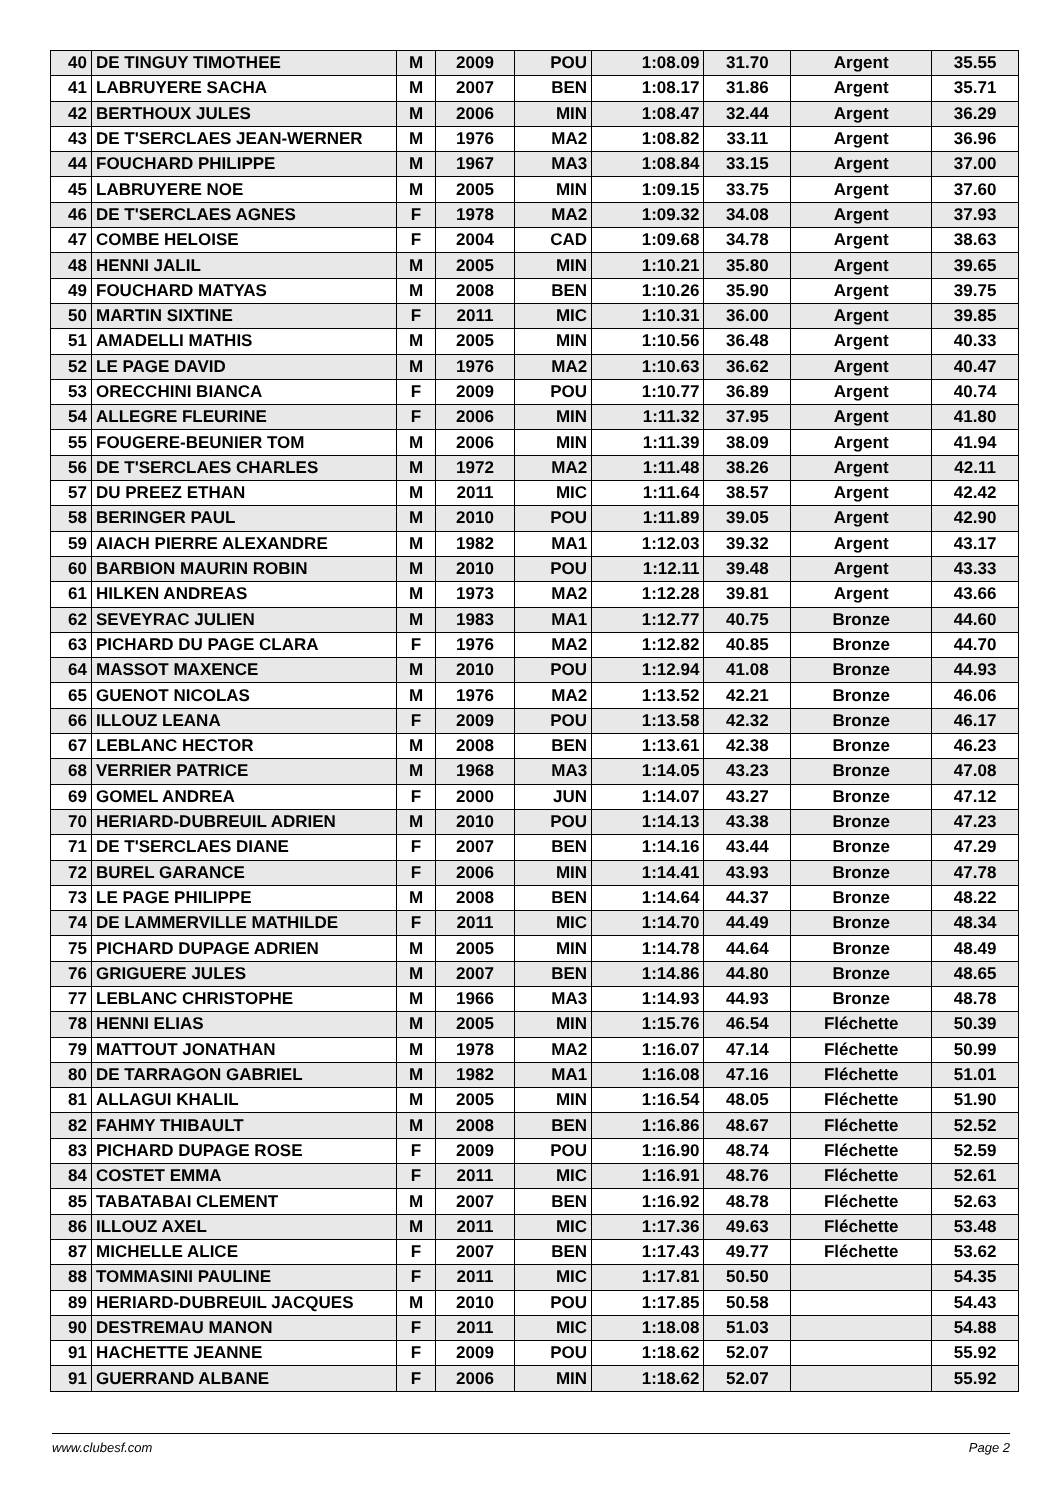| 40 | DE TINGUY TIMOTHEE | M | 2009 | POU | 1:08.09 | 31.70 | Argent | 35.55 |
| 41 | LABRUYERE SACHA | M | 2007 | BEN | 1:08.17 | 31.86 | Argent | 35.71 |
| 42 | BERTHOUX JULES | M | 2006 | MIN | 1:08.47 | 32.44 | Argent | 36.29 |
| 43 | DE T'SERCLAES JEAN-WERNER | M | 1976 | MA2 | 1:08.82 | 33.11 | Argent | 36.96 |
| 44 | FOUCHARD PHILIPPE | M | 1967 | MA3 | 1:08.84 | 33.15 | Argent | 37.00 |
| 45 | LABRUYERE NOE | M | 2005 | MIN | 1:09.15 | 33.75 | Argent | 37.60 |
| 46 | DE T'SERCLAES AGNES | F | 1978 | MA2 | 1:09.32 | 34.08 | Argent | 37.93 |
| 47 | COMBE HELOISE | F | 2004 | CAD | 1:09.68 | 34.78 | Argent | 38.63 |
| 48 | HENNI JALIL | M | 2005 | MIN | 1:10.21 | 35.80 | Argent | 39.65 |
| 49 | FOUCHARD MATYAS | M | 2008 | BEN | 1:10.26 | 35.90 | Argent | 39.75 |
| 50 | MARTIN SIXTINE | F | 2011 | MIC | 1:10.31 | 36.00 | Argent | 39.85 |
| 51 | AMADELLI MATHIS | M | 2005 | MIN | 1:10.56 | 36.48 | Argent | 40.33 |
| 52 | LE PAGE DAVID | M | 1976 | MA2 | 1:10.63 | 36.62 | Argent | 40.47 |
| 53 | ORECCHINI BIANCA | F | 2009 | POU | 1:10.77 | 36.89 | Argent | 40.74 |
| 54 | ALLEGRE FLEURINE | F | 2006 | MIN | 1:11.32 | 37.95 | Argent | 41.80 |
| 55 | FOUGERE-BEUNIER TOM | M | 2006 | MIN | 1:11.39 | 38.09 | Argent | 41.94 |
| 56 | DE T'SERCLAES CHARLES | M | 1972 | MA2 | 1:11.48 | 38.26 | Argent | 42.11 |
| 57 | DU PREEZ ETHAN | M | 2011 | MIC | 1:11.64 | 38.57 | Argent | 42.42 |
| 58 | BERINGER PAUL | M | 2010 | POU | 1:11.89 | 39.05 | Argent | 42.90 |
| 59 | AIACH PIERRE ALEXANDRE | M | 1982 | MA1 | 1:12.03 | 39.32 | Argent | 43.17 |
| 60 | BARBION MAURIN ROBIN | M | 2010 | POU | 1:12.11 | 39.48 | Argent | 43.33 |
| 61 | HILKEN ANDREAS | M | 1973 | MA2 | 1:12.28 | 39.81 | Argent | 43.66 |
| 62 | SEVEYRAC JULIEN | M | 1983 | MA1 | 1:12.77 | 40.75 | Bronze | 44.60 |
| 63 | PICHARD DU PAGE CLARA | F | 1976 | MA2 | 1:12.82 | 40.85 | Bronze | 44.70 |
| 64 | MASSOT MAXENCE | M | 2010 | POU | 1:12.94 | 41.08 | Bronze | 44.93 |
| 65 | GUENOT NICOLAS | M | 1976 | MA2 | 1:13.52 | 42.21 | Bronze | 46.06 |
| 66 | ILLOUZ LEANA | F | 2009 | POU | 1:13.58 | 42.32 | Bronze | 46.17 |
| 67 | LEBLANC HECTOR | M | 2008 | BEN | 1:13.61 | 42.38 | Bronze | 46.23 |
| 68 | VERRIER PATRICE | M | 1968 | MA3 | 1:14.05 | 43.23 | Bronze | 47.08 |
| 69 | GOMEL ANDREA | F | 2000 | JUN | 1:14.07 | 43.27 | Bronze | 47.12 |
| 70 | HERIARD-DUBREUIL ADRIEN | M | 2010 | POU | 1:14.13 | 43.38 | Bronze | 47.23 |
| 71 | DE T'SERCLAES DIANE | F | 2007 | BEN | 1:14.16 | 43.44 | Bronze | 47.29 |
| 72 | BUREL GARANCE | F | 2006 | MIN | 1:14.41 | 43.93 | Bronze | 47.78 |
| 73 | LE PAGE PHILIPPE | M | 2008 | BEN | 1:14.64 | 44.37 | Bronze | 48.22 |
| 74 | DE LAMMERVILLE MATHILDE | F | 2011 | MIC | 1:14.70 | 44.49 | Bronze | 48.34 |
| 75 | PICHARD DUPAGE ADRIEN | M | 2005 | MIN | 1:14.78 | 44.64 | Bronze | 48.49 |
| 76 | GRIGUERE JULES | M | 2007 | BEN | 1:14.86 | 44.80 | Bronze | 48.65 |
| 77 | LEBLANC CHRISTOPHE | M | 1966 | MA3 | 1:14.93 | 44.93 | Bronze | 48.78 |
| 78 | HENNI ELIAS | M | 2005 | MIN | 1:15.76 | 46.54 | Fléchette | 50.39 |
| 79 | MATTOUT JONATHAN | M | 1978 | MA2 | 1:16.07 | 47.14 | Fléchette | 50.99 |
| 80 | DE TARRAGON GABRIEL | M | 1982 | MA1 | 1:16.08 | 47.16 | Fléchette | 51.01 |
| 81 | ALLAGUI KHALIL | M | 2005 | MIN | 1:16.54 | 48.05 | Fléchette | 51.90 |
| 82 | FAHMY THIBAULT | M | 2008 | BEN | 1:16.86 | 48.67 | Fléchette | 52.52 |
| 83 | PICHARD DUPAGE ROSE | F | 2009 | POU | 1:16.90 | 48.74 | Fléchette | 52.59 |
| 84 | COSTET EMMA | F | 2011 | MIC | 1:16.91 | 48.76 | Fléchette | 52.61 |
| 85 | TABATABAI CLEMENT | M | 2007 | BEN | 1:16.92 | 48.78 | Fléchette | 52.63 |
| 86 | ILLOUZ AXEL | M | 2011 | MIC | 1:17.36 | 49.63 | Fléchette | 53.48 |
| 87 | MICHELLE ALICE | F | 2007 | BEN | 1:17.43 | 49.77 | Fléchette | 53.62 |
| 88 | TOMMASINI PAULINE | F | 2011 | MIC | 1:17.81 | 50.50 | | 54.35 |
| 89 | HERIARD-DUBREUIL JACQUES | M | 2010 | POU | 1:17.85 | 50.58 | | 54.43 |
| 90 | DESTREMAU MANON | F | 2011 | MIC | 1:18.08 | 51.03 | | 54.88 |
| 91 | HACHETTE JEANNE | F | 2009 | POU | 1:18.62 | 52.07 | | 55.92 |
| 91 | GUERRAND ALBANE | F | 2006 | MIN | 1:18.62 | 52.07 | | 55.92 |
www.clubesf.com Page 2